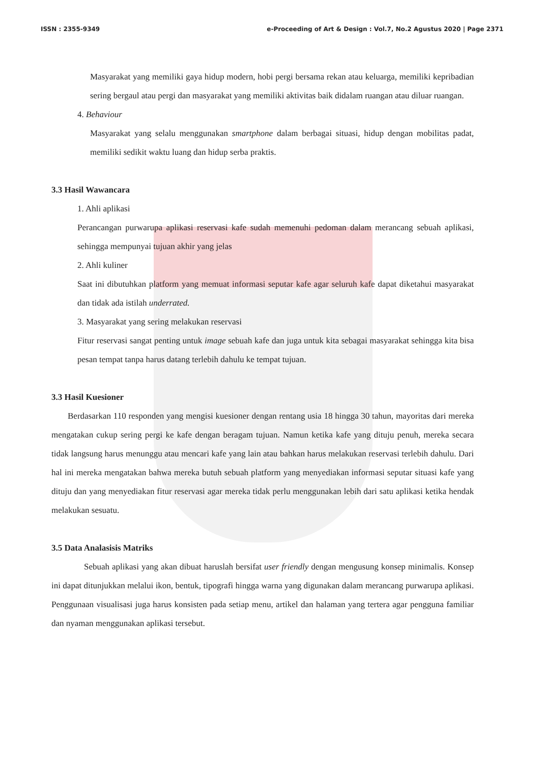ISSN : 2355-9349 e-Proceeding of Art & Design : Vol.7, No.2 Agustus 2020 | Page 2371
Masyarakat yang memiliki gaya hidup modern, hobi pergi bersama rekan atau keluarga, memiliki kepribadian sering bergaul atau pergi dan masyarakat yang memiliki aktivitas baik didalam ruangan atau diluar ruangan.
4. Behaviour
Masyarakat yang selalu menggunakan smartphone dalam berbagai situasi, hidup dengan mobilitas padat, memiliki sedikit waktu luang dan hidup serba praktis.
3.3 Hasil Wawancara
1. Ahli aplikasi
Perancangan purwarupa aplikasi reservasi kafe sudah memenuhi pedoman dalam merancang sebuah aplikasi, sehingga mempunyai tujuan akhir yang jelas
2. Ahli kuliner
Saat ini dibutuhkan platform yang memuat informasi seputar kafe agar seluruh kafe dapat diketahui masyarakat dan tidak ada istilah underrated.
3. Masyarakat yang sering melakukan reservasi
Fitur reservasi sangat penting untuk image sebuah kafe dan juga untuk kita sebagai masyarakat sehingga kita bisa pesan tempat tanpa harus datang terlebih dahulu ke tempat tujuan.
3.3 Hasil Kuesioner
Berdasarkan 110 responden yang mengisi kuesioner dengan rentang usia 18 hingga 30 tahun, mayoritas dari mereka mengatakan cukup sering pergi ke kafe dengan beragam tujuan. Namun ketika kafe yang dituju penuh, mereka secara tidak langsung harus menunggu atau mencari kafe yang lain atau bahkan harus melakukan reservasi terlebih dahulu. Dari hal ini mereka mengatakan bahwa mereka butuh sebuah platform yang menyediakan informasi seputar situasi kafe yang dituju dan yang menyediakan fitur reservasi agar mereka tidak perlu menggunakan lebih dari satu aplikasi ketika hendak melakukan sesuatu.
3.5 Data Analasisis Matriks
Sebuah aplikasi yang akan dibuat haruslah bersifat user friendly dengan mengusung konsep minimalis. Konsep ini dapat ditunjukkan melalui ikon, bentuk, tipografi hingga warna yang digunakan dalam merancang purwarupa aplikasi. Penggunaan visualisasi juga harus konsisten pada setiap menu, artikel dan halaman yang tertera agar pengguna familiar dan nyaman menggunakan aplikasi tersebut.